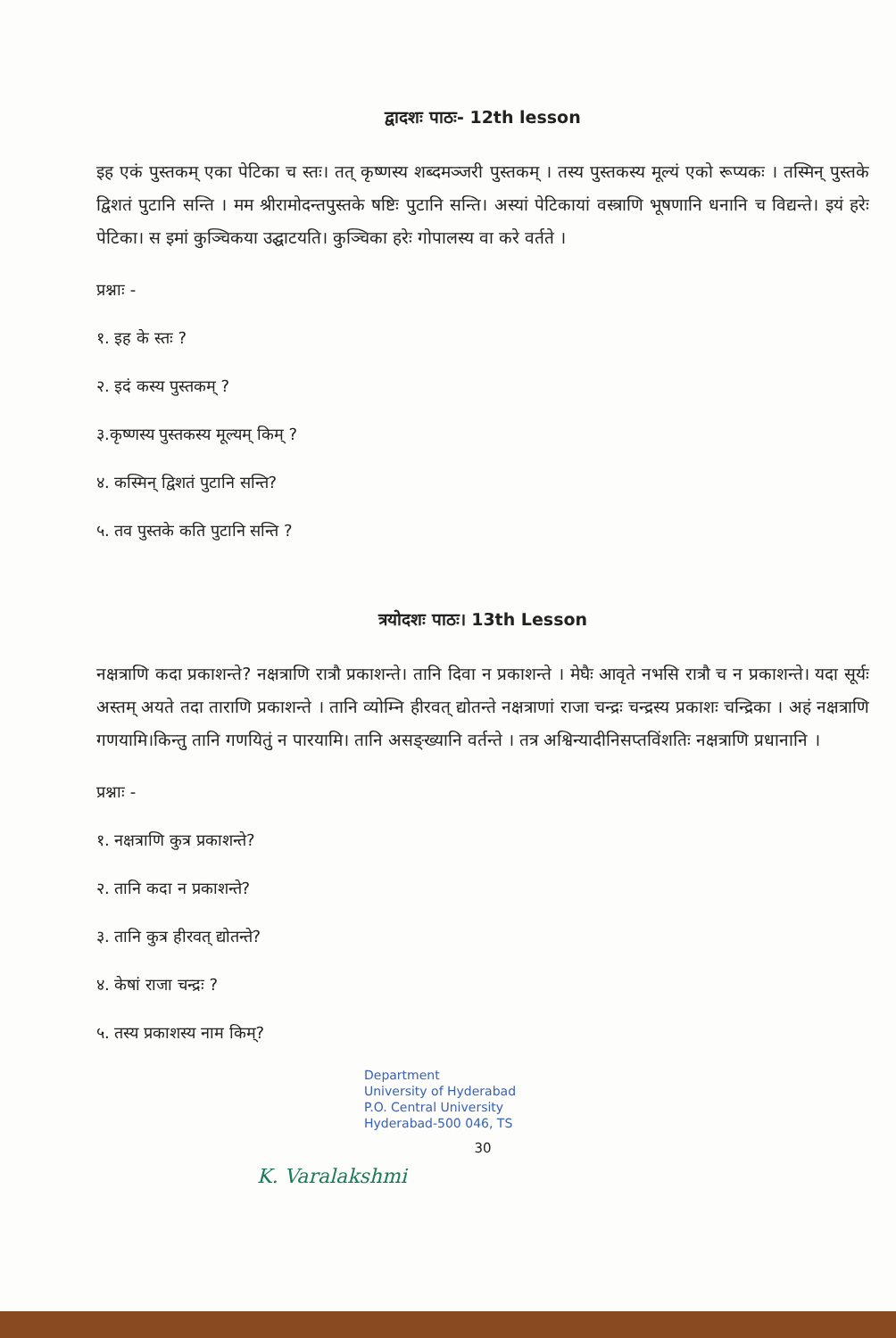द्वादशः पाठः- 12th lesson
इह एकं पुस्तकम् एका पेटिका च स्तः। तत् कृष्णस्य शब्दमञ्जरी पुस्तकम् । तस्य पुस्तकस्य मूल्यं एको रूप्यकः । तस्मिन् पुस्तके द्विशतं पुटानि सन्ति । मम श्रीरामोदन्तपुस्तके षष्टिः पुटानि सन्ति। अस्यां पेटिकायां वस्त्राणि भूषणानि धनानि च विद्यन्ते। इयं हरेः पेटिका। स इमां कुञ्चिकया उद्घाटयति। कुञ्चिका हरेः गोपालस्य वा करे वर्तते ।
प्रश्नाः -
१. इह के स्तः ?
२. इदं कस्य पुस्तकम् ?
३.कृष्णस्य पुस्तकस्य मूल्यम् किम् ?
४. कस्मिन् द्विशतं पुटानि सन्ति?
५. तव पुस्तके कति पुटानि सन्ति ?
त्रयोदशः पाठः। 13th Lesson
नक्षत्राणि कदा प्रकाशन्ते? नक्षत्राणि रात्रौ प्रकाशन्ते। तानि दिवा न प्रकाशन्ते । मेघैः आवृते नभसि रात्रौ च न प्रकाशन्ते। यदा सूर्यः अस्तम् अयते तदा ताराणि प्रकाशन्ते । तानि व्योम्नि हीरवत् द्योतन्ते नक्षत्राणां राजा चन्द्रः चन्द्रस्य प्रकाशः चन्द्रिका । अहं नक्षत्राणि गणयामि।किन्तु तानि गणयितुं न पारयामि। तानि असङ्ख्यानि वर्तन्ते । तत्र अश्विन्यादीनिसप्तविंशतिः नक्षत्राणि प्रधानानि ।
प्रश्नाः -
१. नक्षत्राणि कुत्र प्रकाशन्ते?
२. तानि कदा न प्रकाशन्ते?
३. तानि कुत्र हीरवत् द्योतन्ते?
४. केषां राजा चन्द्रः ?
५. तस्य प्रकाशस्य नाम किम्?
Department
University of Hyderabad
P.O. Central University
Hyderabad-500 046, TS
30
K. Varalakshmi